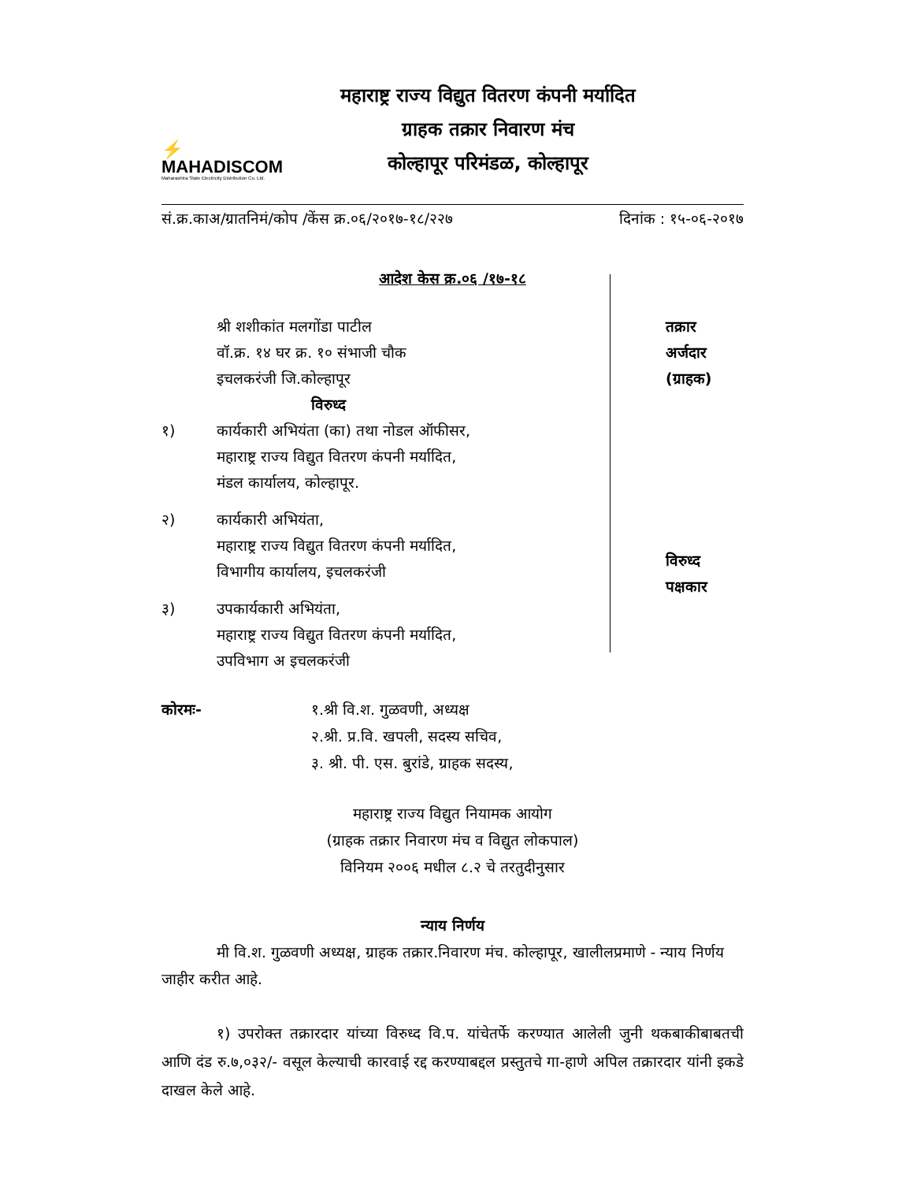⚡
MAHADISCOM
Maharashtra State Electricity Distribution Co. Ltd.
महाराष्ट्र राज्य विद्युत वितरण कंपनी मर्यादित
ग्राहक तक्रार निवारण मंच
कोल्हापूर परिमंडळ, कोल्हापूर
सं.क्र.काअ/ग्रातनिमं/कोप /केंस क्र.०६/२०१७-१८/२२७ दिनांक : १५-०६-२०१७
आदेश केस क्र.०६ /१७-१८
श्री शशीकांत मलगोंडा पाटील
वॉ.क्र. १४ घर क्र. १० संभाजी चौक
इचलकरंजी जि.कोल्हापूर
विरुध्द
१) कार्यकारी अभियंता (का) तथा नोडल ऑफीसर,
महाराष्ट्र राज्य विद्युत वितरण कंपनी मर्यादित,
मंडल कार्यालय, कोल्हापूर.
२) कार्यकारी अभियंता,
महाराष्ट्र राज्य विद्युत वितरण कंपनी मर्यादित,
विभागीय कार्यालय, इचलकरंजी
३) उपकार्यकारी अभियंता,
महाराष्ट्र राज्य विद्युत वितरण कंपनी मर्यादित,
उपविभाग अ इचलकरंजी
तक्रार
अर्जदार
(ग्राहक)
विरुध्द
पक्षकार
कोरमः- १.श्री वि.श. गुळवणी, अध्यक्ष
२.श्री. प्र.वि. खपली, सदस्य सचिव,
३. श्री. पी. एस. बुरांडे, ग्राहक सदस्य,
महाराष्ट्र राज्य विद्युत नियामक आयोग
(ग्राहक तक्रार निवारण मंच व विद्युत लोकपाल)
विनियम २००६ मधील ८.२ चे तरतुदीनुसार
न्याय निर्णय
मी वि.श. गुळवणी अध्यक्ष, ग्राहक तक्रार.निवारण मंच. कोल्हापूर, खालीलप्रमाणे - न्याय निर्णय जाहीर करीत आहे.
१) उपरोक्त तक्रारदार यांच्या विरुध्द वि.प. यांचेतर्फे करण्यात आलेली जुनी थकबाकीबाबतची आणि दंड रु.७,०३२/- वसूल केल्याची कारवाई रद्द करण्याबद्दल प्रस्तुतचे गा-हाणे अपिल तक्रारदार यांनी इकडे दाखल केले आहे.